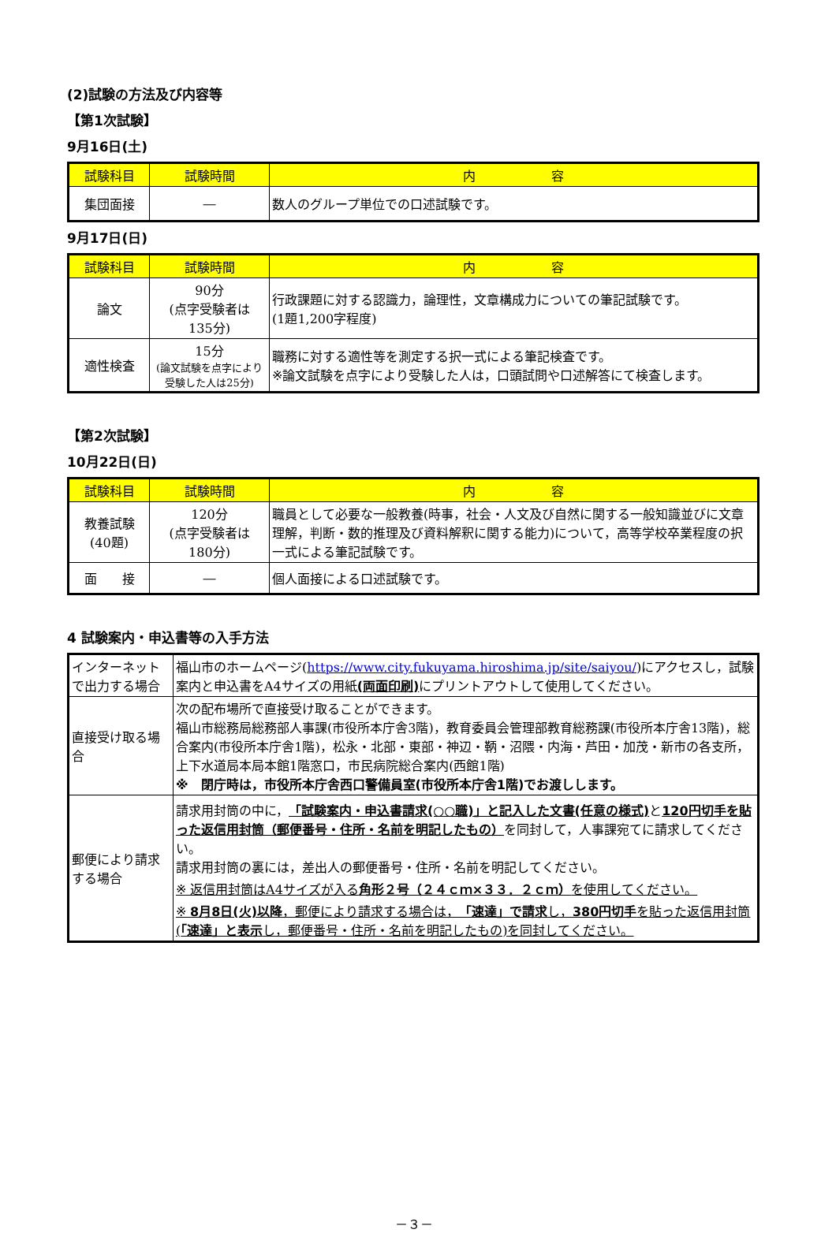(2)試験の方法及び内容等
【第1次試験】
9月16日(土)
| 試験科目 | 試験時間 | 内 容 |
| --- | --- | --- |
| 集団面接 | ― | 数人のグループ単位での口述試験です。 |
9月17日(日)
| 試験科目 | 試験時間 | 内 容 |
| --- | --- | --- |
| 論文 | 90分 (点字受験者は 135分) | 行政課題に対する認識力，論理性，文章構成力についての筆記試験です。 (1題1,200字程度) |
| 適性検査 | 15分 (論文試験を点字により受験した人は25分) | 職務に対する適性等を測定する択一式による筆記検査です。 ※論文試験を点字により受験した人は，口頭試問や口述解答にて検査します。 |
【第2次試験】
10月22日(日)
| 試験科目 | 試験時間 | 内 容 |
| --- | --- | --- |
| 教養試験 (40題) | 120分 (点字受験者は 180分) | 職員として必要な一般教養(時事，社会・人文及び自然に関する一般知識並びに文章理解，判断・数的推理及び資料解釈に関する能力)について，高等学校卒業程度の択一式による筆記試験です。 |
| 面 接 | ― | 個人面接による口述試験です。 |
4 試験案内・申込書等の入手方法
| インターネットで出力する場合 | 福山市のホームページ( https://www.city.fukuyama.hiroshima.jp/site/saiyou/ )にアクセスし，試験案内と申込書をA4サイズの用紙 (両面印刷) にプリントアウトして使用してください。 |
| 直接受け取る場合 | 次の配布場所で直接受け取ることができます。 福山市総務局総務部人事課(市役所本庁舎3階)，教育委員会管理部教育総務課(市役所本庁舎13階)，総合案内(市役所本庁舎1階)，松永・北部・東部・神辺・鞆・沼隈・内海・芦田・加茂・新市の各支所，上下水道局本局本館1階窓口，市民病院総合案内(西館1階) ※ 閉庁時は，市役所本庁舎西口警備員室(市役所本庁舎1階)でお渡しします。 |
| 郵便により請求する場合 | 請求用封筒の中に， 「試験案内・申込書請求(○○職)」と記入した文書(任意の様式) と 120円切手を貼った返信用封筒（郵便番号・住所・名前を明記したもの） を同封して，人事課宛てに請求してください。 請求用封筒の裏には，差出人の郵便番号・住所・名前を明記してください。 ※ 返信用封筒はA4サイズが入る 角形２号（２４ｃｍ×３３．２ｃｍ） を使用してください。 ※ 8月8日(火)以降 ，郵便により請求する場合は， 「速達」で請求 し， 380円切手 を貼った返信用封筒( 「速達」と表示 し，郵便番号・住所・名前を明記したもの)を同封してください。 |
－３－